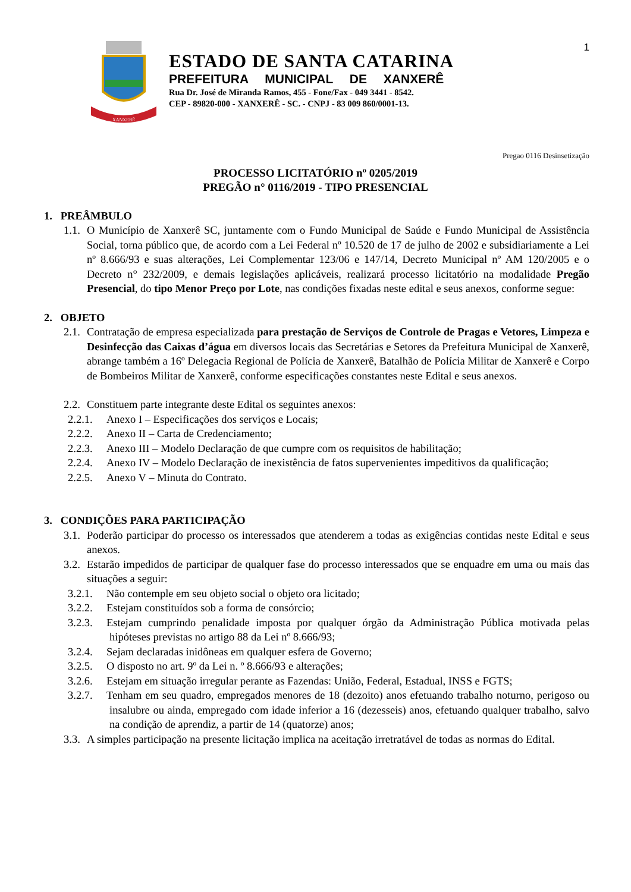1
XANXERÊ
ESTADO DE SANTA CATARINA
PREFEITURA MUNICIPAL DE XANXERÊ
Rua Dr. José de Miranda Ramos, 455 - Fone/Fax - 049 3441 - 8542.
CEP - 89820-000 - XANXERÊ - SC. - CNPJ - 83 009 860/0001-13.
Pregao 0116 Desinsetização
PROCESSO LICITATÓRIO nº 0205/2019
PREGÃO n° 0116/2019 - TIPO PRESENCIAL
1. PREÂMBULO
1.1. O Município de Xanxerê SC, juntamente com o Fundo Municipal de Saúde e Fundo Municipal de Assistência Social, torna público que, de acordo com a Lei Federal nº 10.520 de 17 de julho de 2002 e subsidiariamente a Lei nº 8.666/93 e suas alterações, Lei Complementar 123/06 e 147/14, Decreto Municipal nº AM 120/2005 e o Decreto n° 232/2009, e demais legislações aplicáveis, realizará processo licitatório na modalidade Pregão Presencial, do tipo Menor Preço por Lote, nas condições fixadas neste edital e seus anexos, conforme segue:
2. OBJETO
2.1. Contratação de empresa especializada para prestação de Serviços de Controle de Pragas e Vetores, Limpeza e Desinfecção das Caixas d’água em diversos locais das Secretárias e Setores da Prefeitura Municipal de Xanxerê, abrange também a 16º Delegacia Regional de Polícia de Xanxerê, Batalhão de Polícia Militar de Xanxerê e Corpo de Bombeiros Militar de Xanxerê, conforme especificações constantes neste Edital e seus anexos.
2.2. Constituem parte integrante deste Edital os seguintes anexos:
2.2.1. Anexo I – Especificações dos serviços e Locais;
2.2.2. Anexo II – Carta de Credenciamento;
2.2.3. Anexo III – Modelo Declaração de que cumpre com os requisitos de habilitação;
2.2.4. Anexo IV – Modelo Declaração de inexistência de fatos supervenientes impeditivos da qualificação;
2.2.5. Anexo V – Minuta do Contrato.
3. CONDIÇÕES PARA PARTICIPAÇÃO
3.1. Poderão participar do processo os interessados que atenderem a todas as exigências contidas neste Edital e seus anexos.
3.2. Estarão impedidos de participar de qualquer fase do processo interessados que se enquadre em uma ou mais das situações a seguir:
3.2.1. Não contemple em seu objeto social o objeto ora licitado;
3.2.2. Estejam constituídos sob a forma de consórcio;
3.2.3. Estejam cumprindo penalidade imposta por qualquer órgão da Administração Pública motivada pelas hipóteses previstas no artigo 88 da Lei nº 8.666/93;
3.2.4. Sejam declaradas inidôneas em qualquer esfera de Governo;
3.2.5. O disposto no art. 9º da Lei n. º 8.666/93 e alterações;
3.2.6. Estejam em situação irregular perante as Fazendas: União, Federal, Estadual, INSS e FGTS;
3.2.7. Tenham em seu quadro, empregados menores de 18 (dezoito) anos efetuando trabalho noturno, perigoso ou insalubre ou ainda, empregado com idade inferior a 16 (dezesseis) anos, efetuando qualquer trabalho, salvo na condição de aprendiz, a partir de 14 (quatorze) anos;
3.3. A simples participação na presente licitação implica na aceitação irretratável de todas as normas do Edital.